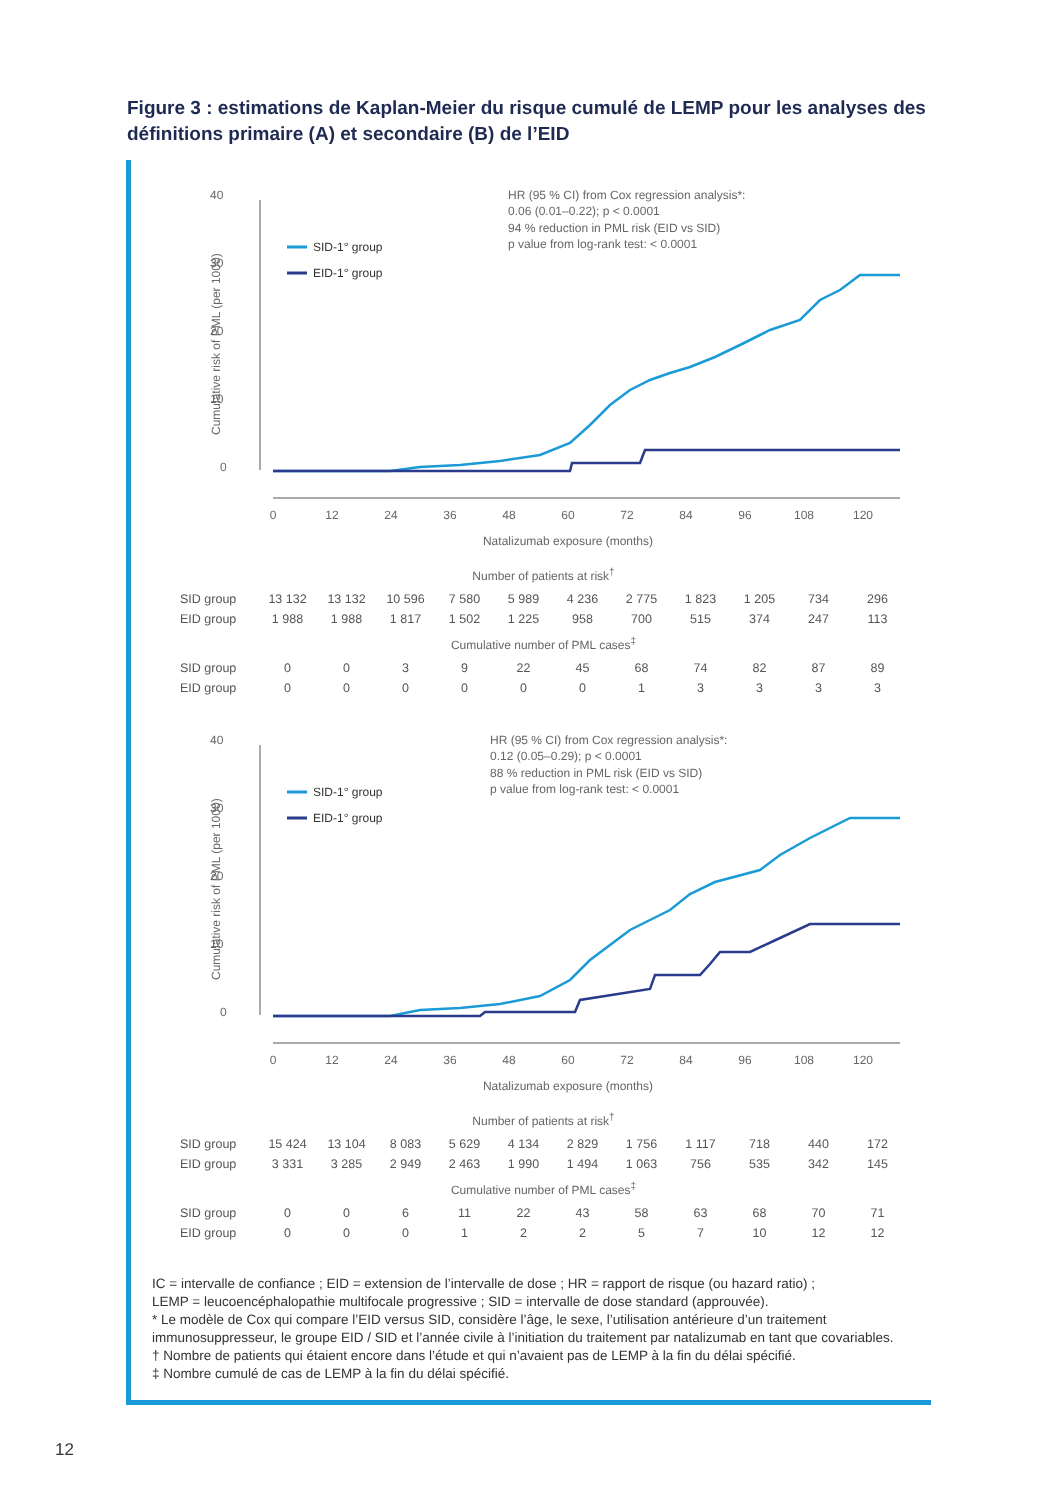Figure 3 : estimations de Kaplan-Meier du risque cumulé de LEMP pour les analyses des définitions primaire (A) et secondaire (B) de l’EID
40
30
20
10
0
Cumulative risk of PML (per 1000)
SID-1° group
EID-1° group
HR (95 % CI) from Cox regression analysis*:
0.06 (0.01–0.22); p < 0.0001
94 % reduction in PML risk (EID vs SID)
p value from log-rank test: < 0.0001
0
12
24
36
48
60
72
84
96
108
120
Natalizumab exposure (months)
| Number of patients at risk<sup>†</sup> | | | | | | | | | | | |
| SID group | 13 132 | 13 132 | 10 596 | 7 580 | 5 989 | 4 236 | 2 775 | 1 823 | 1 205 | 734 | 296 |
| EID group | 1 988 | 1 988 | 1 817 | 1 502 | 1 225 | 958 | 700 | 515 | 374 | 247 | 113 |
| Cumulative number of PML cases<sup>‡</sup> | | | | | | | | | | | |
| SID group | 0 | 0 | 3 | 9 | 22 | 45 | 68 | 74 | 82 | 87 | 89 |
| EID group | 0 | 0 | 0 | 0 | 0 | 0 | 1 | 3 | 3 | 3 | 3 |
40
30
20
10
0
Cumulative risk of PML (per 1000)
SID-1° group
EID-1° group
HR (95 % CI) from Cox regression analysis*:
0.12 (0.05–0.29); p < 0.0001
88 % reduction in PML risk (EID vs SID)
p value from log-rank test: < 0.0001
0
12
24
36
48
60
72
84
96
108
120
Natalizumab exposure (months)
| Number of patients at risk<sup>†</sup> | | | | | | | | | | | |
| SID group | 15 424 | 13 104 | 8 083 | 5 629 | 4 134 | 2 829 | 1 756 | 1 117 | 718 | 440 | 172 |
| EID group | 3 331 | 3 285 | 2 949 | 2 463 | 1 990 | 1 494 | 1 063 | 756 | 535 | 342 | 145 |
| Cumulative number of PML cases<sup>‡</sup> | | | | | | | | | | | |
| SID group | 0 | 0 | 6 | 11 | 22 | 43 | 58 | 63 | 68 | 70 | 71 |
| EID group | 0 | 0 | 0 | 1 | 2 | 2 | 5 | 7 | 10 | 12 | 12 |
IC = intervalle de confiance ; EID = extension de l’intervalle de dose ; HR = rapport de risque (ou hazard ratio) ;
LEMP = leucoencéphalopathie multifocale progressive ; SID = intervalle de dose standard (approuvée).
* Le modèle de Cox qui compare l’EID versus SID, considère l’âge, le sexe, l’utilisation antérieure d’un traitement immunosuppresseur, le groupe EID / SID et l’année civile à l’initiation du traitement par natalizumab en tant que covariables.
† Nombre de patients qui étaient encore dans l’étude et qui n’avaient pas de LEMP à la fin du délai spécifié.
‡ Nombre cumulé de cas de LEMP à la fin du délai spécifié.
12